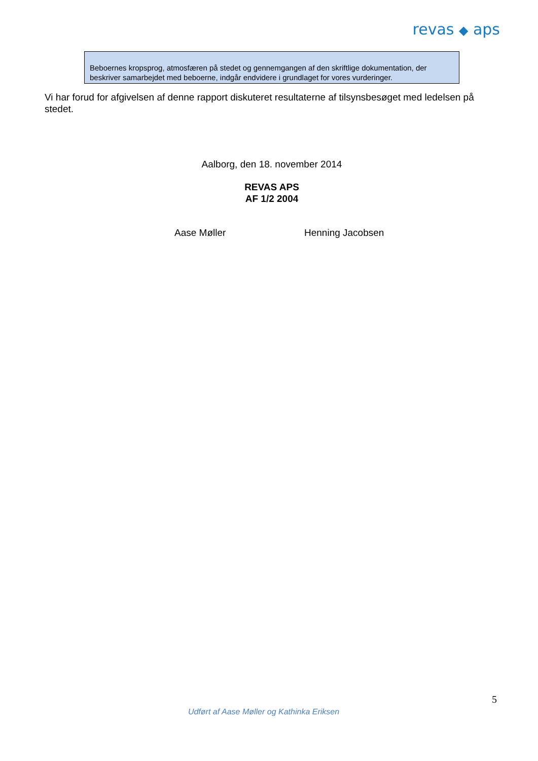revas ◆ aps
Beboernes kropsprog, atmosfæren på stedet og gennemgangen af den skriftlige dokumentation, der beskriver samarbejdet med beboerne, indgår endvidere i grundlaget for vores vurderinger.
Vi har forud for afgivelsen af denne rapport diskuteret resultaterne af tilsynsbesøget med ledelsen på stedet.
Aalborg, den 18. november 2014
REVAS APS
AF 1/2 2004
Aase Møller Henning Jacobsen
5
Udført af Aase Møller og Kathinka Eriksen